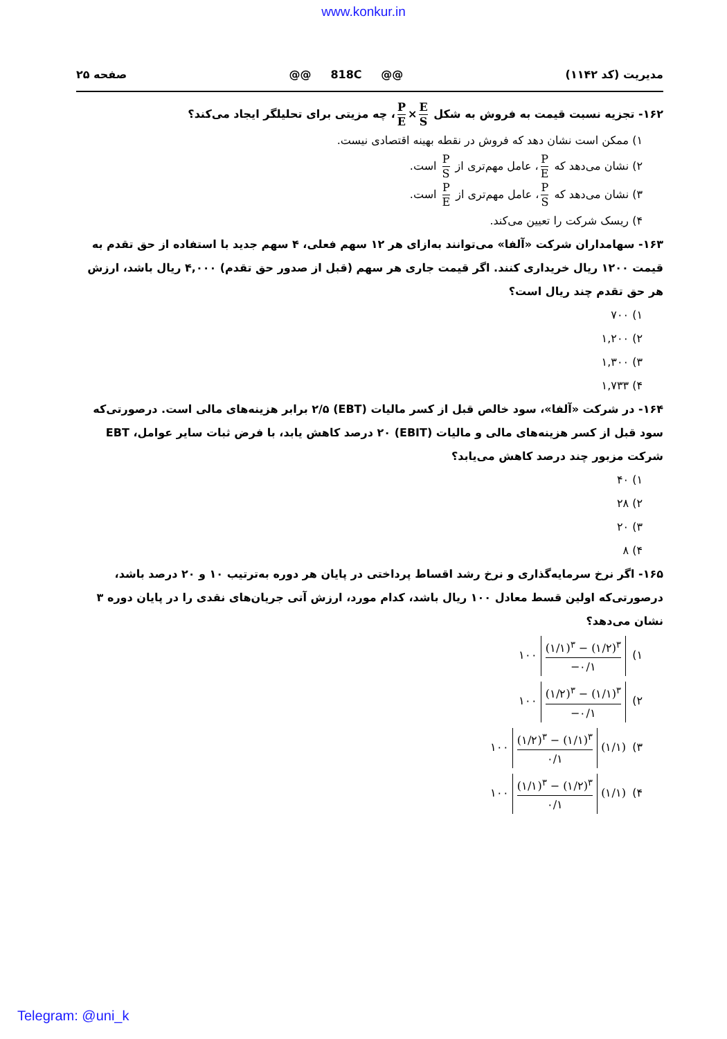www.konkur.in
مدیریت (کد ۱۱۴۲) @@ 818C @@ صفحه ۲۵
۱۶۲- تجزیه نسبت قیمت به فروش به شکل E S × P E ، چه مزیتی برای تحلیلگر ایجاد می‌کند؟
۱) ممکن است نشان دهد که فروش در نقطه بهینه اقتصادی نیست.
۲) نشان می‌دهد که P E ، عامل مهم‌تری از P S است.
۳) نشان می‌دهد که P S ، عامل مهم‌تری از P E است.
۴) ریسک شرکت را تعیین می‌کند.
۱۶۳- سهامداران شرکت «آلفا» می‌توانند به‌ازای هر ۱۲ سهم فعلی، ۴ سهم جدید با استفاده از حق تقدم به قیمت ۱۲۰۰ ریال خریداری کنند. اگر قیمت جاری هر سهم (قبل از صدور حق تقدم) ۴,۰۰۰ ریال باشد، ارزش هر حق تقدم چند ریال است؟
۱) ۷۰۰
۲) ۱,۲۰۰
۳) ۱,۳۰۰
۴) ۱,۷۳۳
۱۶۴- در شرکت «آلفا»، سود خالص قبل از کسر مالیات (EBT) ۲/۵ برابر هزینه‌های مالی است. درصورتی‌که سود قبل از کسر هزینه‌های مالی و مالیات (EBIT) ۲۰ درصد کاهش یابد، با فرض ثبات سایر عوامل، EBT شرکت مزبور چند درصد کاهش می‌یابد؟
۱) ۴۰
۲) ۲۸
۳) ۲۰
۴) ۸
۱۶۵- اگر نرخ سرمایه‌گذاری و نرخ رشد اقساط پرداختی در پایان هر دوره به‌ترتیب ۱۰ و ۲۰ درصد باشد، درصورتی‌که اولین قسط معادل ۱۰۰ ریال باشد، کدام مورد، ارزش آتی جریان‌های نقدی را در پایان دوره ۳ نشان می‌دهد؟
۱) ۱۰۰ (۱/۱)<sup>۳</sup> − (۱/۲)<sup>۳</sup> −۰/۱
۲) ۱۰۰ (۱/۲)<sup>۳</sup> − (۱/۱)<sup>۳</sup> −۰/۱
۳) ۱۰۰ (۱/۲)<sup>۳</sup> − (۱/۱)<sup>۳</sup> ۰/۱ (۱/۱)
۴) ۱۰۰ (۱/۱)<sup>۳</sup> − (۱/۲)<sup>۳</sup> ۰/۱ (۱/۱)
Telegram: @uni_k